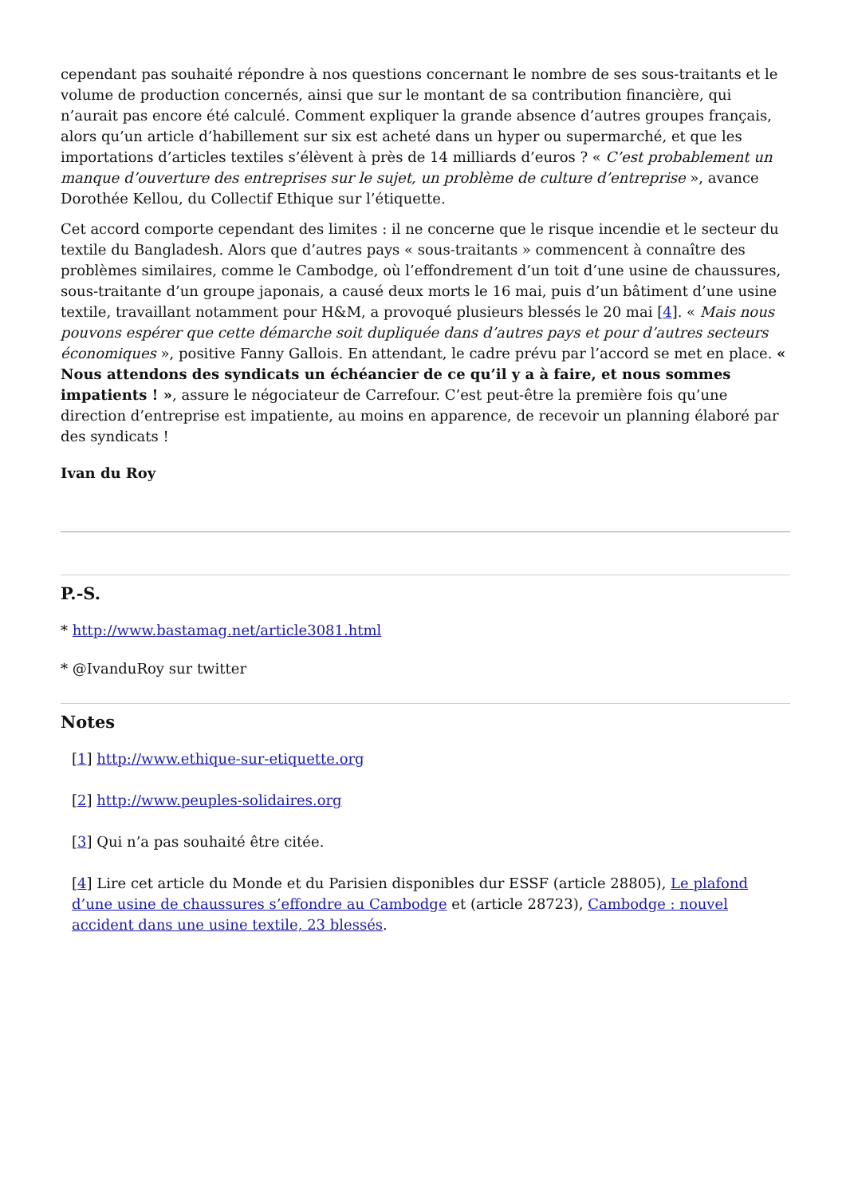cependant pas souhaité répondre à nos questions concernant le nombre de ses sous-traitants et le volume de production concernés, ainsi que sur le montant de sa contribution financière, qui n’aurait pas encore été calculé. Comment expliquer la grande absence d’autres groupes français, alors qu’un article d’habillement sur six est acheté dans un hyper ou supermarché, et que les importations d’articles textiles s’élèvent à près de 14 milliards d’euros ? « C’est probablement un manque d’ouverture des entreprises sur le sujet, un problème de culture d’entreprise », avance Dorothée Kellou, du Collectif Ethique sur l’étiquette.
Cet accord comporte cependant des limites : il ne concerne que le risque incendie et le secteur du textile du Bangladesh. Alors que d’autres pays « sous-traitants » commencent à connaître des problèmes similaires, comme le Cambodge, où l’effondrement d’un toit d’une usine de chaussures, sous-traitante d’un groupe japonais, a causé deux morts le 16 mai, puis d’un bâtiment d’une usine textile, travaillant notamment pour H&M, a provoqué plusieurs blessés le 20 mai [4]. « Mais nous pouvons espérer que cette démarche soit dupliquée dans d’autres pays et pour d’autres secteurs économiques », positive Fanny Gallois. En attendant, le cadre prévu par l’accord se met en place. « Nous attendons des syndicats un échéancier de ce qu’il y a à faire, et nous sommes impatients ! », assure le négociateur de Carrefour. C’est peut-être la première fois qu’une direction d’entreprise est impatiente, au moins en apparence, de recevoir un planning élaboré par des syndicats !
Ivan du Roy
P.-S.
* http://www.bastamag.net/article3081.html
* @IvanduRoy sur twitter
Notes
[1] http://www.ethique-sur-etiquette.org
[2] http://www.peuples-solidaires.org
[3] Qui n’a pas souhaité être citée.
[4] Lire cet article du Monde et du Parisien disponibles dur ESSF (article 28805), Le plafond d’une usine de chaussures s’effondre au Cambodge et (article 28723), Cambodge : nouvel accident dans une usine textile, 23 blessés.